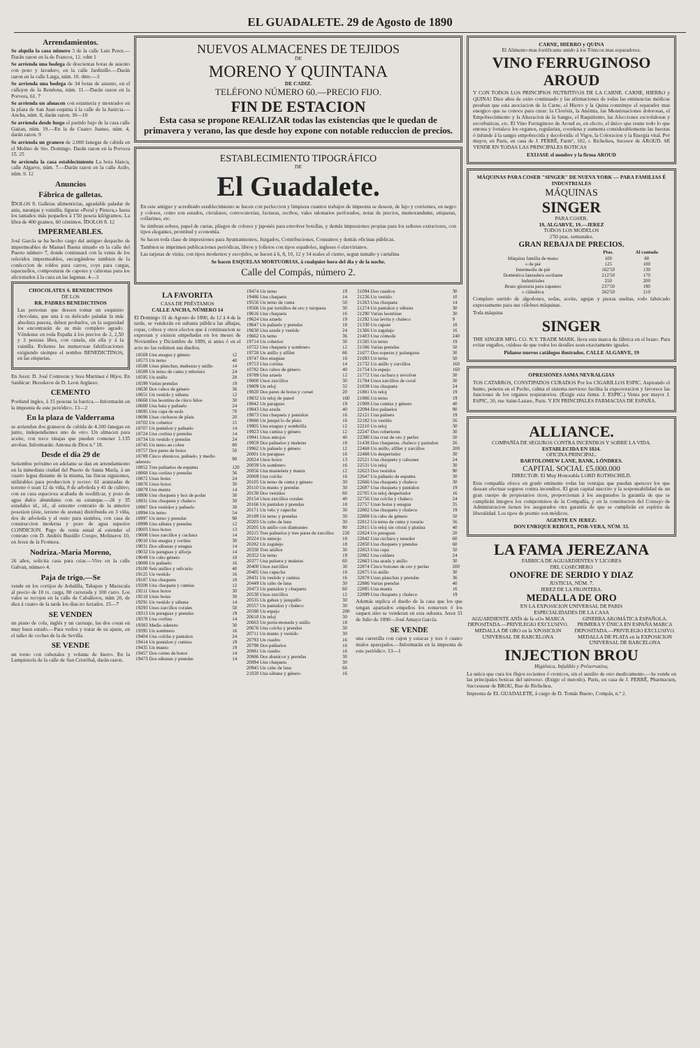EL GUADALETE. 29 de Agosto de 1890
Arrendamientos.
Se alquila la casa número 3 de la calle Luis Perez.—Darán razon en la de Francos, 12. vdm 1
Se arrienda una bodega de doscientas botas de asiento con pozo y lavadero, en la calle Jardinillo.—Darán razon en la calle Larga, núm. 10. dmv.—3
Se arrienda una bodega de 34 botas de asiento, en el callejon de la Rendona, núm. 11.—Darán razon en la Porvera, 61. 7
Se arrienda un almacen con estanteria y mostrador en la plaza de San Juan esquina á la calle de la Justicia.—Ancha, núm. 8, darán razon. 30—10
Se arrienda desde luego el partido bajo de la casa calle Gaitan, núm. 19.—En la de Cuatro Juanes, núm. 4, darán razon. 9
Se arrienda un granero de 2.000 fanegas de cabida en el Molino de Sto. Domingo. Darán razon en la Porvera 15. 25
Se arrienda la casa establecimiento La bota blanca, calle Algarve, núm. 7.—Darán razon en la calle Asilo, núm. 9. 12
Anuncios
Fábrica de galletas.
ÍDOLOS 8. Galletas alimenticias, agradable paladar de anis, naranjas y vainilla; figuras «Peral y Pistera,» hasta los tamaños más pequeños á 1'50 peseta kilógramos. La libra de 400 gramos, 60 céntimos. ÍDOLOS 8. 12
IMPERMEABLES.
José García se ha hecho cargo del antiguo despacho de impermeables de Manuel Baena situado en la calle del Puerto número 7, donde continuará con la venta de los referidos impermeables, encargándose tambien de la confeccion de toldos para carros, coys para cargas, tapacuellos, composturas de capotes y calzonas para los aficionados á la caza en las lagunas. 4—3
CHOCOLATES S. BENEDICTINOS
DE LOS
RR. PADRES BENEDICTINOS
Las personas que deseen tomar un exquisito chocolate, que una á su delicado paladar la más absoluta pureza, deben probarlos, en la seguridad los encontrarán de su más completo agrado. Véndense en toda España á los precios de 2, 2,50 y 3 pesetas libra, con canela, sin ella y á la vainilla. Evítense las numerosas falsificaciones exigiendo siempre el nombre BENEDICTINOS, en las etiquetas.
En Jerez: D. José Contreras y Sres Martinez é Hijos. En Sanlúcar: Herederos de D. Leon Argüeso.
CEMENTO
Portland ingles, á 15 pesetas la barrica.—Informarán en la imprenta de este periódico. 13—2
En la plaza de Valderrama
se arriendan dos graneros de cabida de 4.200 fanegas en junto, independientes uno de otro. Un almacen para aceite, con trece tinajas que pueden contener 1.135 arrobas. Informarán: Antona de Dios n.º 18.
Desde el dia 29 de
Setiembre próximo en adelante se dan en arrendamiento en la inmediata ciudad del Puerto de Santa María, á un cuarto legua distante de la misma, las fincas siguientes, utilizables para produccion y recreo: 61 aranzadas de terreno ó sean 12 de viña, 8 de arboleda y 41 de cultivo, con su casa espaciosa acabada de reedificar, y pozo de agua dulce abundante con su estanque.—26 y 35 estadales id., id., al estremo contrario de la anterior posesion (éste, terreno de arenas) distribuida en 3 viña, dos de arboleda y el resto para siembra, con casa de construccion moderna y pozo de agua superior CONDICION. Pago de renta anual al estender el contrato con D. Andrés Bustillo Crespo, Molineros 10, en Jerez de la Frontera.
Nodriza.-María Moreno,
26 años, solicita casa para criar.—Vive en la calle Galvan, número 4.
Paja de trigo.—Se
vende en los cortijos de Jedulilla, Tabajete y Mariscala al precio de 10 rs. carga, 80 carretada y 100 carro. Los vales se recojen en la calle de Caballeros, núm 20, de diez á cuatro de la tarde los dias no feriados. 15—7
SE VENDEN
un piano de cola, inglés y un carruaje, las dos cosas en muy buen estado.—Para verlos y tratar de su ajuste, en el taller de coches de la de Sevilla.
SE VENDE
un torno con cabezales y volante de hierro. En la Lampistería de la calle de San Cristóbal, darán razon.
NUEVOS ALMACENES DE TEJIDOS
DE
MORENO Y QUINTANA
DE CADIZ.
TELÉFONO NÚMERO 60.—PRECIO FIJO.
FIN DE ESTACION
Esta casa se propone REALIZAR todas las existencias que le quedan de primavera y verano, las que desde hoy expone con notable reduccion de precios.
ESTABLECIMIENTO TIPOGRÁFICO
DE
El Guadalete.
En este antiguo y acreditado establecimiento se hacen con perfeccion y limpieza cuantos trabajos de imprenta se deseen, de lujo y corrientes, en negro y colores, como son estados, circulares, convocatorias, facturas, recibos, vales talonarios perforados, notas de precios, memorandums, etiquetas, collarines, etc.
Se timbran sobres, papel de cartas, pliegos de colores y japonés para envolver botellas, y demás impresiones propias para los señores extractores, con tipos elegantes, prontitud y economía.
Se hacen toda clase de impresiones para Ayuntamientos, Juzgados, Contribuciones, Consumos y demás oficinas públicas.
Tambien se imprimen publicaciones periódicas, libros y folletos con tipos españoles, ingleses ó elzevirianos.
Las tarjetas de visita, con tipos modernos y escojidos, se hacen á 6, 8, 10, 12 y 14 reales el ciento, segun tamaño y cartulina
Se hacen ESQUELAS MORTUORIAS, á cualquier hora del dia y de la noche.
Calle del Compás, número 2.
LA FAVORITA
CASA DE PRÉSTAMOS
CALLE ANCHA, NÚMERO 14
El Domingo 31 de Agosto de 1890, de 12 á 4 de la tarde, se venderán en subasta pública las alhajas, ropas, cobres y otros efectos que á continuacion se expresan y existen empeñadas en los meses de Noviembre y Diciembre de 1889, si antes ó en el acto no las redimen sus dueños.
| 18569 Una enagua y género | 12 |
| 18573 Un terno | 40 |
| 18588 Unas planchas, maltezas y anillo | 14 |
| 18589 Un terno de cama y mbotura | 24 |
| 18595 Un anillo | 28 |
| 18599 Varias prendas | 19 |
| 18630 Dos cabos de género | 36 |
| 18651 Un vestido y sábana | 12 |
| 18668 Una leontina de cinco hilos | 30 |
| 18680 Una bata y pañuelo | 24 |
| 18695 Una capa de seda | 70 |
| 18698 Unas cucharas de plata | 20 |
| 18702 Un cobertor | 15 |
| 18707 Un pantalon y pañuelo | 14 |
| 18724 Una cortina y prendas | 14 |
| 18734 Un vestido y prendas | 24 |
| 18745 Un terno en cobre | 80 |
| 18757 Dos pares de botos | 50 |
| 18789 Cinco abanicos, pañuelo, y medio aderezo | 90 |
| 18852 Tres pañuelos de espuma | 120 |
| 18868 Una cortina y prendas | 36 |
| 18872 Unas botas | 24 |
| 18876 Unos botos | 30 |
| 18879 Una manta | 14 |
| 18900 Una chaqueta y hoz de podar | 30 |
| 18931 Una chaqueta y chaleco | 30 |
| 18987 Dos vestidos y pañuelo | 30 |
| 18994 Un terno | 54 |
| 18997 Un terno y prendas | 90 |
| 18999 Una sábana y prendas | 12 |
| 19003 Unos botos | 13 |
| 19008 Unos zarcillos y cuchara | 14 |
| 19010 Una enagua y cortina | 30 |
| 19031 Dos sábanas y enagua | 14 |
| 19032 Un paraguas y alforja | 14 |
| 19049 Un cabo género | 18 |
| 19089 Un pañuelo | 16 |
| 19100 Seis anillos y relicario | 40 |
| 19125 Un vestido | 16 |
| 19187 Una chaqueta | 18 |
| 19208 Una chaqueta y camisa | 12 |
| 19211 Unos botos | 30 |
| 19218 Unas botas | 30 |
| 19291 Un vestido y sábana | 14 |
| 19293 Unos zarcillos corales | 50 |
| 19313 Un paraguas y prendas | 19 |
| 19378 Una cortina | 14 |
| 19383 Medio aderezo | 30 |
| 19395 Un sombrero | 16 |
| 19404 Una colcha y pantalon | 24 |
| 19414 Un pantalon y camisa | 19 |
| 19435 Un manto | 19 |
| 19457 Dos cortes de botos | 14 |
| 19473 Dos sábanas y prendas | 14 |
| 19474 Un terno | 19 |
| 19486 Una chaqueta | 14 |
| 19556 Un terno de cama | 50 |
| 19566 Un par tornillos de oro y turquesa | 30 |
| 19616 Una chaqueta | 16 |
| 19624 Una azuela | 19 |
| 19647 Un pañuelo y prendas | 18 |
| 19630 Una azada y vestido | 24 |
| 19662 Un terno | 36 |
| 19714 Un cobertor | 30 |
| 10722 Una chaqueta y sombrero | 12 |
| 19728 Un anillo y alfiler | 86 |
| 19747 Dos enaguas | 16 |
| 19753 Una cortina | 14 |
| 10782 Dos cabos de género | 40 |
| 19789 Una azuela | 12 |
| 19800 Unos zarcillos | 30 |
| 19809 Un reloj | 32 |
| 19820 Dos pares de botas y corset | 20 |
| 19832 Un reloj de pared | 160 |
| 19842 Un paraguas | 19 |
| 19843 Una azada | 40 |
| 19873 Una chaqueta y pantalon | 16 |
| 19888 Un junqui lo de plata | 16 |
| 19905 Una enagua y sombrilla | 12 |
| 19923 Una camisa y género | 12 |
| 19941 Unos antojos | 40 |
| 19959 Dos pañuelos y maletas | 18 |
| 19962 Un pañuelo y género | 12 |
| 20001 Un paraguas | 16 |
| 20024 Unos botos | 13 |
| 20039 Un sombrero | 16 |
| 20056 Una manteleta y manta | 12 |
| 20069 Una colcha | 16 |
| 20105 Un terno de cama y género | 30 |
| 20110 Un manto y prendas | 30 |
| 20138 Dos vestidos | 60 |
| 20154 Unos zarcillos corales | 40 |
| 20166 Un pantalon y prendas | 18 |
| 20171 Un velo y capucha | 30 |
| 20189 Un terno y prendas | 30 |
| 20203 Un cabo de lana | 30 |
| 20205 Un anillo con diamantes | 90 |
| 20215 Tres pañuelos y tres pares de zarcillos | 220 |
| 20224 Un anteojo | 18 |
| 20282 Un zagalejo | 18 |
| 20330 Tres anillos | 30 |
| 20352 Un terno | 19 |
| 20377 Una pulsera y maletas | 60 |
| 20400 Unos zarcillos | 30 |
| 20405 Una capucha | 18 |
| 28431 Un vestido y camisa | 16 |
| 20449 Un cabo de lana | 30 |
| 20473 Un pantalon y chaqueta | 60 |
| 20530 Unos zarcillos | 12 |
| 20535 Un gaban y junquillo | 30 |
| 20557 Un pantalon y chaleco | 30 |
| 20590 Un espejo | 200 |
| 20610 Un reloj | 30 |
| 20663 Un porta-moneda y anillo | 18 |
| 20676 Una colcha y prendas | 30 |
| 20711 Un manto y vestido | 30 |
| 20793 Un cuadro | 16 |
| 20798 Dos pañuelos | 16 |
| 20881 Un cuadro | 16 |
| 20886 Dos abanicos y prendas | 30 |
| 20894 Una chaqueta | 30 |
| 20945 Un cabo de lana | 66 |
| 21020 Una sábana y género | 16 |
| 21094 Dos cuadros | 30 |
| 21236 Un vestido | 10 |
| 21263 Una chaqueta | 14 |
| 21274 Un pantalon y sábana | 30 |
| 21290 Varias leontinas | 30 |
| 21292 Una levita y chaleco | 9 |
| 21330 Un capote | 18 |
| 21366 Un zagalejo | 16 |
| 21403 Una cómoda | 240 |
| 21585 Un terno | 19 |
| 21586 Varias prendas | 50 |
| 21677 Dos soperas y palangana | 30 |
| 21693 Un terno | 50 |
| 21732 Un anillo y zarcillos | 160 |
| 21754 Un espejo | 160 |
| 21772 Una cuchara y revolver | 30 |
| 21784 Unos zarcillos de coral | 30 |
| 21838 Una chaqueta | 24 |
| 21881 Un reloj | 19 |
| 21886 Un terno | 19 |
| 21908 Una camisa y género | 40 |
| 22094 Dos pañuelos | 90 |
| 22121 Una pulsera | 19 |
| 22182 Un vestido | 56 |
| 22210 Un reloj | 30 |
| 22247 Dos cobertores | 30 |
| 22380 Una cruz de oro y perlas | 50 |
| 21438 Dos chaquetas, chaleco y pantalon | 26 |
| 22468 Un anillo, alfiler y zarcillos | 200 |
| 22488 Un despertador | 30 |
| 22521 Una chaqueta y calsones | 24 |
| 22531 Un reloj | 30 |
| 22623 Dos vestidos | 90 |
| 22647 Un pañuelo de espuma | 30 |
| 22666 Una chaqueta y chaleco | 30 |
| 22697 Una chaqueta y pantalon | 19 |
| 22705 Un reloj despertador | 16 |
| 22756 Una colcha y chaleco | 24 |
| 22757 Unas botas y enagua | 35 |
| 22802 Una chaqueta y chaleco | 19 |
| 22808 Un cabo de género | 50 |
| 22812 Un terno de cama y rosario | 56 |
| 22815 Un reloj sin cristal y platina | 40 |
| 22824 Un paraguas | 20 |
| 22842 Una cuchara y tenedor | 60 |
| 22850 Una chaqueta y prendas | 60 |
| 22853 Una capa | 50 |
| 22862 Una caldera | 24 |
| 22863 Una azada y anillo | 30 |
| 22874 Cinco botones de oro y perlas | 200 |
| 22875 Un anillo | 30 |
| 32878 Unas planchas y prendas | 36 |
| 22886 Varias prendas | 40 |
| 22895 Una manta | 16 |
| 22899 Una chaqueta y chaleco | 19 |
Además suplica el dueño de la casa que los que tengan apartados empeños los renueven ó los saquen sino se venderan en esta subasta. Jerez 31 de Julio de 1890—José Amaya García.
SE VENDE
una carretilla con cajon y estacas y tres ó cuatro mulos aparejados.—Informarán en la imprenta de este periódico. 13—1
CARNE, HIERRO y QUINA
El Alimento mas fortificante unido á los Tónicos mas reparadores.
VINO FERRUGINOSO AROUD
Y CON TODOS LOS PRINCIPIOS NUTRITIVOS DE LA CARNE. CARNE, HIERRO y QUINA! Diez años de exito continuado y las afirmaciones de todas las eminencias médicas preuban que esta asociacion de la Carne, el Hierro y la Quina constituye el reparador mas energico que se conoce para curar: la Clorósis, la Anémia, las Menstruaciones dolorosas, el Empobrecimiento y la Alteracion de la Sangre, el Raquitismo, las Afecciones escrofulosas y escorbuticas, etc. El Vino Ferruginoso de Aroud es, en efecto, el único que reune todo lo que entona y fortalece los organos, regulariza, coordena y aumenta considerablemente las fuerzas ó infunde á la sangre empobrecida y decolorida: el Vigor, la Coloracion y la Energia vital. Por mayor, en Paris, en casa de J. FERRÉ, Farm°, 102, r. Richelieu, Sucesor de AROUD. SE VENDE EN TODAS LAS PRINCIPALES BOTICAS
EXIJASE el nombre y la firma AROUD
MÁQUINAS PARA COSER "SINGER" DE NUEVA YORK — PARA FAMILIAS É INDUSTRIALES
MÁQUINAS
SINGER
PARA COSER.
19, ALGARVE, 19.—JEREZ
TODOS LOS MODELOS
2'50 ptas. semanales.
GRAN REBAJA DE PRECIOS.
| | Ptas. | Al contado |
| --- | --- | --- |
| Máquina familia de mano | 100 | 80 |
| » de pié | 125 | 100 |
| Intermedia de pié | 162'50 | 130 |
| Doméstica lanzadera oscilante | 212'50 | 170 |
| Industriales | 250 | 200 |
| Brazo giratoria para zapatero | 237'50 | 190 |
| » cilíndrica | 262'50 | 210 |
Completo surtido de algodones, sedas, aceite, agujas y piezas sueltas, todo fabricado expresamente para sus célebres máquinas.
Toda máquina
SINGER
THE SINGER MFG. CO. N.Y. TRADE MARK. lleva esta marca de fábrica en el brazo. Para evitar engaños, cuídese de que todos los detalles sean exactamente iguales.
Pídanse nuevos catálogos ilustrados, CALLE ALGARVE, 19
OPRESIONES ASMA NEVRALGIAS
TOS CATARROS, CONSTIPADOS CURADOS Por los CIGARILLOS ESPIC. Aspirando el humo, penetra en el Pecho, calma el sistema nervioso facilita la expectoracion y favorece las funciones de los organos respiratorios. (Exigir esta firma: J. ESPIC.) Venta por mayor J. ESPIC, 20, rue Saint-Lazare, Paris. Y EN PRINCIPALES FARMACIAS DE ESPAÑA.
ALLIANCE.
COMPAÑÍA DE SEGUROS CONTRA INCENDIOS Y SOBRE LA VIDA.
ESTABLECIDA EN 1824.
OFICINA PRINCIPAL:
BARTOLOMEW LANE, BANK, LÓNDRES.
CAPITAL SOCIAL £5.000.000
DIRECTOR: El Muy Honorable LORD ROTHSCHILD.
Esta compañía ofrece en grado eminente todas las ventajas que puedan apetecer los que desean efectuar seguros contra incendios. El gran capital suscrito y la responsabilidad de un gran cuerpo de propietarios ricos, proporcionan á los asegurados la garantía de que se cumplirán íntegros los compromisos de la Compañía, y en la constitucion del Consejo de Administracion tienen los asegurados otra garantía de que se cumplirán en espíritu de liberalidad. Los tipos de premio son módicos.
AGENTE EN JEREZ:
DON ENRIQUE REBOUL, POR-VERA, NÚM. 33.
LA FAMA JEREZANA
FABRICA DE AGUARDIENTES Y LICORES
DEL COSECHERO
ONOFRE DE SERDIO Y DIAZ
JUSTICIA, NÚM. 7.
JEREZ DE LA FRONTERA.
MEDALLA DE ORO
EN LA EXPOSICION UNIVERSAL DE PARIS
ESPECIALIDADES DE LA CASA
AGUARDIENTE ANÍS de la «O» MARCA DEPOSITADA.—PRIVILEGIO EXCLUSIVO. MEDALLA DE ORO en la XPOSICION UNIVERSAL DE BARCELONA
GINEBRA AROMÁTICA ESPAÑOLA. PRIMERA Y ÚNICA EN ESPAÑA MARCA DEPOSITADA.—PRIVILEGIO EXCLUSIVO. MEDALLA DE PLATA en la EXPOSICION UNIVERSAL DE BARCELONA
INJECTION BROU
Higiénica, Infalible y Préservativa,
La unica que cura los flujos recientes ó cronicos, sin el auxilio de otro medicamento.—Se vende en las principales boticas del universo. (Exigir el metodo). Paris, en casa de J. FERRÉ, Pharmacien, Successeur de BROU, Rue de Richelieu.
Imprenta de EL GUADALETE, á cargo de D. Tomás Bueno, Compás, n.º 2.